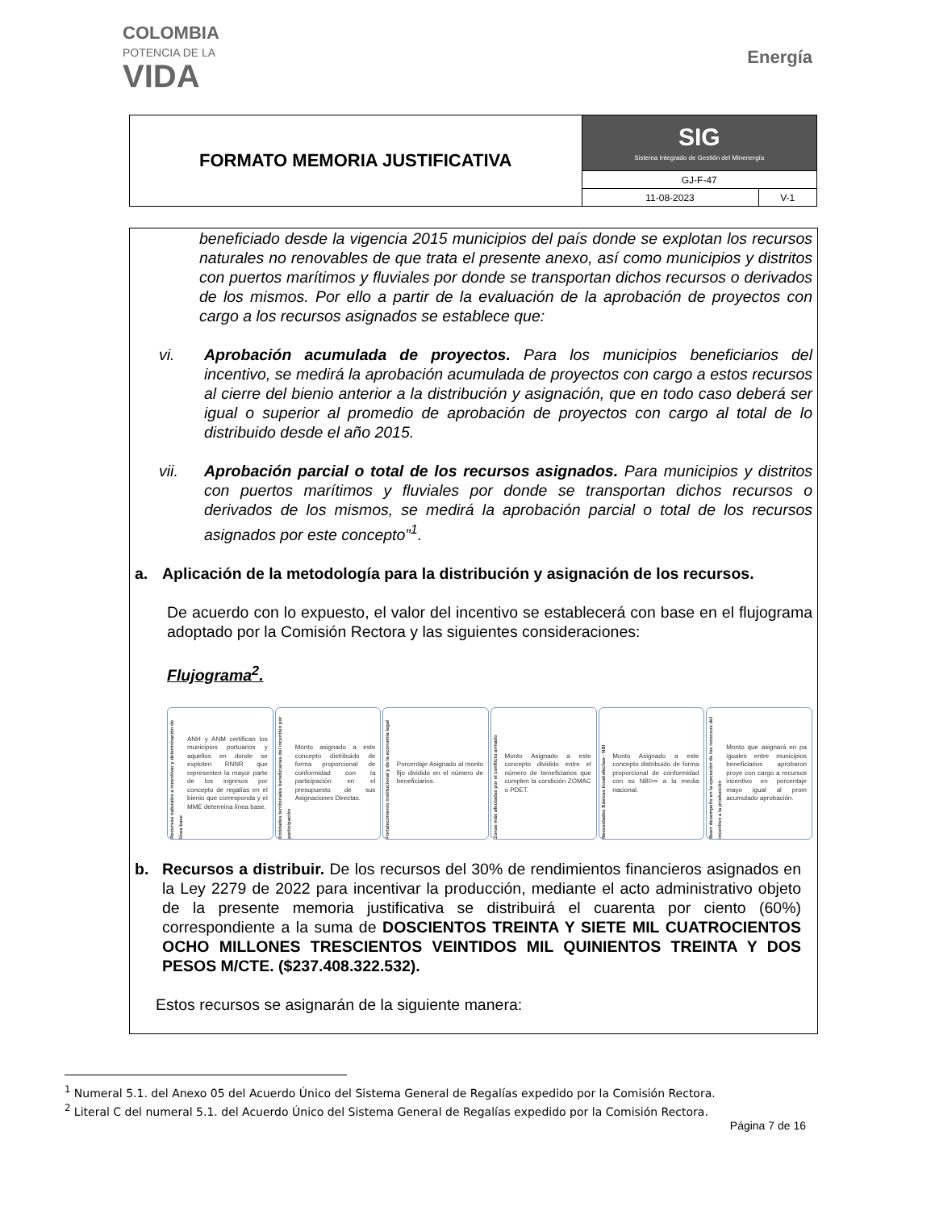COLOMBIA
POTENCIA DE LA
VIDA
Energía
| FORMATO MEMORIA JUSTIFICATIVA | SIG Sistema Integrado de Gestión del Minenergía | |
| | GJ-F-47 | |
| | 11-08-2023 | V-1 |
beneficiado desde la vigencia 2015 municipios del país donde se explotan los recursos naturales no renovables de que trata el presente anexo, así como municipios y distritos con puertos marítimos y fluviales por donde se transportan dichos recursos o derivados de los mismos. Por ello a partir de la evaluación de la aprobación de proyectos con cargo a los recursos asignados se establece que:
vi. Aprobación acumulada de proyectos. Para los municipios beneficiarios del incentivo, se medirá la aprobación acumulada de proyectos con cargo a estos recursos al cierre del bienio anterior a la distribución y asignación, que en todo caso deberá ser igual o superior al promedio de aprobación de proyectos con cargo al total de lo distribuido desde el año 2015.
vii. Aprobación parcial o total de los recursos asignados. Para municipios y distritos con puertos marítimos y fluviales por donde se transportan dichos recursos o derivados de los mismos, se medirá la aprobación parcial o total de los recursos asignados por este concepto”<sup>1</sup>.
a. Aplicación de la metodología para la distribución y asignación de los recursos.
De acuerdo con lo expuesto, el valor del incentivo se establecerá con base en el flujograma adoptado por la Comisión Rectora y las siguientes consideraciones:
Flujograma<sup>2</sup>.
Recursos naturales a incentivar y determinación de línea base
ANH y ANM certifican los municipios portuarios y aquellos en donde se exploten RNNR que representen la mayor parte de los ingresos por concepto de regalías en el bienio que corresponda y el MME determina línea base.
Entidades territoriales beneficiarias del incentivo por participación
Monto asignado a este concepto distribuido de forma proporcional de conformidad con la participación en el presupuesto de sus Asignaciones Directas.
Fortalecimiento institucional y de la economía legal
Porcentaje Asignado al monto fijo dividido en el número de beneficiarios.
Zonas más afectadas por el conflicto armado
Monto Asignado a este concepto dividido entre el número de beneficiarios que cumplen la condición ZOMAC o PDET.
Necesidades Básicas Insatisfechas - NBI
Monto Asignado a este concepto distribuido de forma proporcional de conformidad con su NBI>= a la media nacional.
Buen desempeño en la ejecución de los recursos del incentivo a la producción
Monto que asignará en pa iguales entre municipios beneficiarios aprobaron proye con cargo a recursos incentivo en porcentaje mayo igual al prom acumulado aprobación.
b. Recursos a distribuir. De los recursos del 30% de rendimientos financieros asignados en la Ley 2279 de 2022 para incentivar la producción, mediante el acto administrativo objeto de la presente memoria justificativa se distribuirá el cuarenta por ciento (60%) correspondiente a la suma de DOSCIENTOS TREINTA Y SIETE MIL CUATROCIENTOS OCHO MILLONES TRESCIENTOS VEINTIDOS MIL QUINIENTOS TREINTA Y DOS PESOS M/CTE. ($237.408.322.532).
Estos recursos se asignarán de la siguiente manera:
<sup>1</sup> Numeral 5.1. del Anexo 05 del Acuerdo Único del Sistema General de Regalías expedido por la Comisión Rectora.
<sup>2</sup> Literal C del numeral 5.1. del Acuerdo Único del Sistema General de Regalías expedido por la Comisión Rectora.
Página 7 de 16